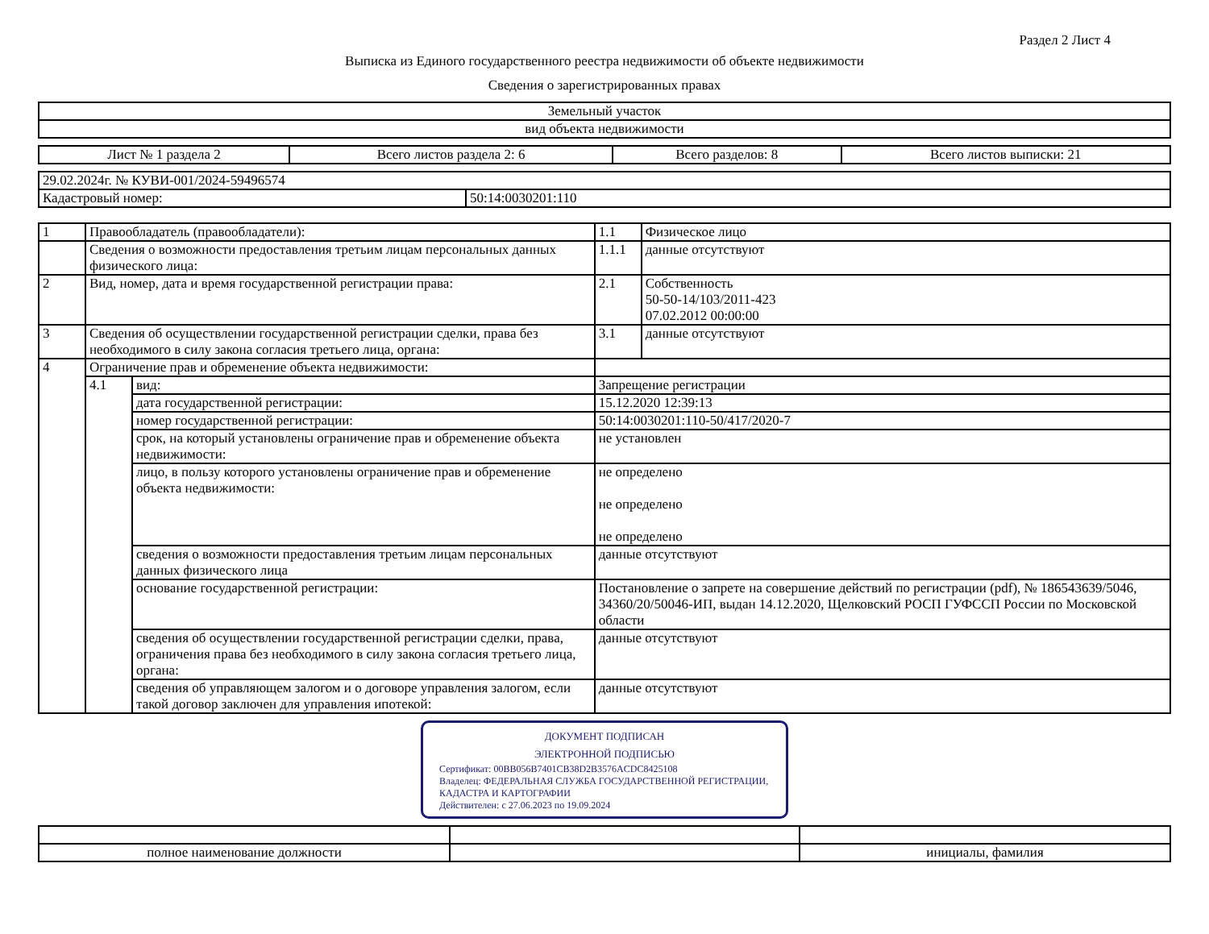Раздел 2 Лист 4
Выписка из Единого государственного реестра недвижимости об объекте недвижимости
Сведения о зарегистрированных правах
| Земельный участок |
| вид объекта недвижимости |
| Лист № 1 раздела 2 | Всего листов раздела 2: 6 | Всего разделов: 8 | Всего листов выписки: 21 |
| 29.02.2024г. № КУВИ-001/2024-59496574 | |
| Кадастровый номер: | 50:14:0030201:110 |
| 1 | Правообладатель (правообладатели): | | 1.1 | Физическое лицо |
| | Сведения о возможности предоставления третьим лицам персональных данных физического лица: | | 1.1.1 | данные отсутствуют |
| 2 | Вид, номер, дата и время государственной регистрации права: | | 2.1 | Собственность 50-50-14/103/2011-423 07.02.2012 00:00:00 |
| 3 | Сведения об осуществлении государственной регистрации сделки, права без необходимого в силу закона согласия третьего лица, органа: | | 3.1 | данные отсутствуют |
| 4 | Ограничение прав и обременение объекта недвижимости: | | | |
| | 4.1 | вид: | Запрещение регистрации | |
| | | дата государственной регистрации: | 15.12.2020 12:39:13 | |
| | | номер государственной регистрации: | 50:14:0030201:110-50/417/2020-7 | |
| | | срок, на который установлены ограничение прав и обременение объекта недвижимости: | не установлен | |
| | | лицо, в пользу которого установлены ограничение прав и обременение объекта недвижимости: | не определено не определено не определено | |
| | | сведения о возможности предоставления третьим лицам персональных данных физического лица | данные отсутствуют | |
| | | основание государственной регистрации: | Постановление о запрете на совершение действий по регистрации (pdf), № 186543639/5046, 34360/20/50046-ИП, выдан 14.12.2020, Щелковский РОСП ГУФССП России по Московской области | |
| | | сведения об осуществлении государственной регистрации сделки, права, ограничения права без необходимого в силу закона согласия третьего лица, органа: | данные отсутствуют | |
| | | сведения об управляющем залогом и о договоре управления залогом, если такой договор заключен для управления ипотекой: | данные отсутствуют | |
ДОКУМЕНТ ПОДПИСАН
ЭЛЕКТРОННОЙ ПОДПИСЬЮ
Сертификат: 00BB056B7401CB38D2B3576ACDC8425108
Владелец: ФЕДЕРАЛЬНАЯ СЛУЖБА ГОСУДАРСТВЕННОЙ РЕГИСТРАЦИИ, КАДАСТРА И КАРТОГРАФИИ
Действителен: с 27.06.2023 по 19.09.2024
| полное наименование должности | | инициалы, фамилия |